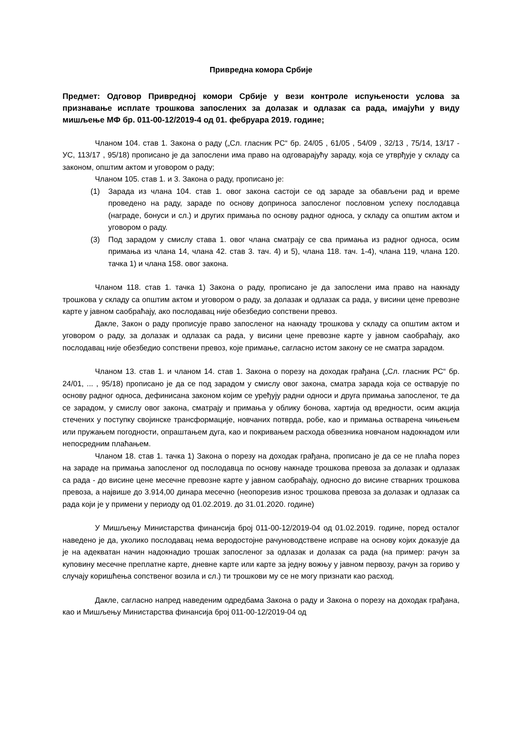Привредна комора Србије
Предмет: Одговор Привредној комори Србије у вези контроле испуњености услова за признавање исплате трошкова запослених за долазак и одлазак са рада, имајући у виду мишљење МФ бр. 011-00-12/2019-4 од 01. фебруара 2019. године;
Чланом 104. став 1. Закона о раду („Сл. гласник РС“ бр. 24/05 , 61/05 , 54/09 , 32/13 , 75/14, 13/17 - УС, 113/17 , 95/18) прописано је да запослени има право на одговарајућу зараду, која се утврђује у складу са законом, општим актом и уговором о раду;
Чланом 105. став 1. и 3. Закона о раду, прописано је:
(1) Зарада из члана 104. став 1. овог закона састоји се од зараде за обављени рад и време проведено на раду, зараде по основу доприноса запосленог пословном успеху послодавца (награде, бонуси и сл.) и других примања по основу радног односа, у складу са општим актом и уговором о раду.
(3) Под зарадом у смислу става 1. овог члана сматрају се сва примања из радног односа, осим примања из члана 14, члана 42. став 3. тач. 4) и 5), члана 118. тач. 1-4), члана 119, члана 120. тачка 1) и члана 158. овог закона.
Чланом 118. став 1. тачка 1) Закона о раду, прописано је да запослени има право на накнаду трошкова у складу са општим актом и уговором о раду, за долазак и одлазак са рада, у висини цене превозне карте у јавном саобраћају, ако послодавац није обезбедио сопствени превоз.
Дакле, Закон о раду прописује право запосленог на накнаду трошкова у складу са општим актом и уговором о раду, за долазак и одлазак са рада, у висини цене превозне карте у јавном саобраћају, ако послодавац није обезбедио сопствени превоз, које примање, сагласно истом закону се не сматра зарадом.
Чланом 13. став 1. и чланом 14. став 1. Закона о порезу на доходак грађана („Сл. гласник РС“ бр. 24/01, ... , 95/18) прописано је да се под зарадом у смислу овог закона, сматра зарада која се остварује по основу радног односа, дефинисана законом којим се уређују радни односи и друга примања запосленог, те да се зарадом, у смислу овог закона, сматрају и примања у облику бонова, хартија од вредности, осим акција стечених у поступку својинске трансформације, новчаних потврда, робе, као и примања остварена чињењем или пружањем погодности, опраштањем дуга, као и покривањем расхода обвезника новчаном надокнадом или непосредним плаћањем.
Чланом 18. став 1. тачка 1) Закона о порезу на доходак грађана, прописано је да се не плаћа порез на зараде на примања запосленог од послодавца по основу накнаде трошкова превоза за долазак и одлазак са рада - до висине цене месечне превозне карте у јавном саобраћају, односно до висине стварних трошкова превоза, а највише до 3.914,00 динара месечно (неопорезив износ трошкова превоза за долазак и одлазак са рада који је у примени у периоду од 01.02.2019. до 31.01.2020. године)
У Мишљењу Министарства финансија број 011-00-12/2019-04 од 01.02.2019. године, поред осталог наведено је да, уколико послодавац нема веродостојне рачуноводствене исправе на основу којих доказује да је на адекватан начин надокнадио трошак запосленог за одлазак и долазак са рада (на пример: рачун за куповину месечне преплатне карте, дневне карте или карте за једну вожњу у јавном первозу, рачун за гориво у случају коришћења сопственог возила и сл.) ти трошкови му се не могу признати као расход.
Дакле, сагласно напред наведеним одредбама Закона о раду и Закона о порезу на доходак грађана, као и Мишљењу Министарства финансија број 011-00-12/2019-04 од